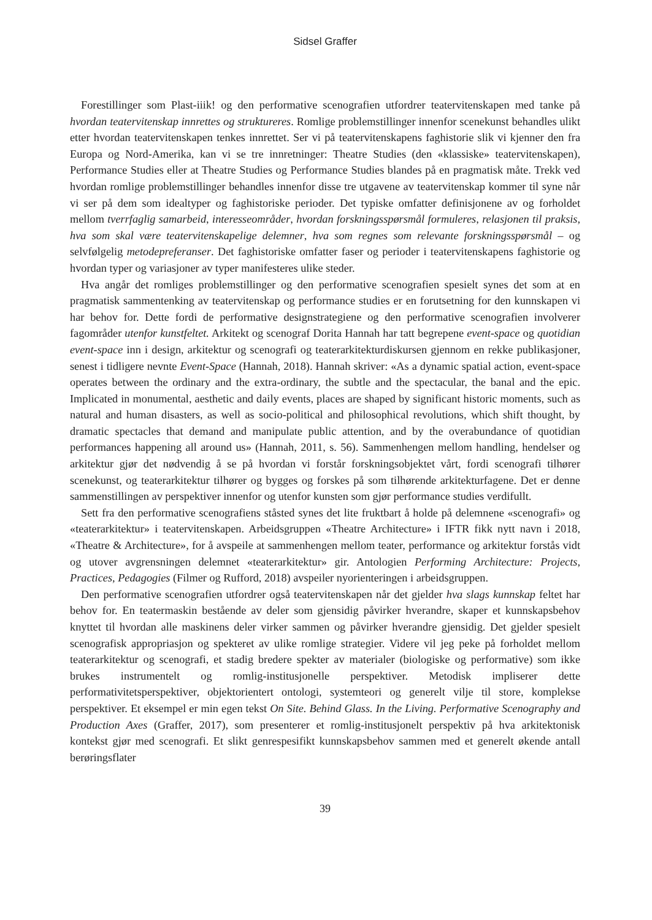Sidsel Graffer
Forestillinger som Plast-iiik! og den performative scenografien utfordrer teatervitenskapen med tanke på hvordan teatervitenskap innrettes og struktureres. Romlige problemstillinger innenfor scenekunst behandles ulikt etter hvordan teatervitenskapen tenkes innrettet. Ser vi på teatervitenskapens faghistorie slik vi kjenner den fra Europa og Nord-Amerika, kan vi se tre innretninger: Theatre Studies (den «klassiske» teatervitenskapen), Performance Studies eller at Theatre Studies og Performance Studies blandes på en pragmatisk måte. Trekk ved hvordan romlige problemstillinger behandles innenfor disse tre utgavene av teatervitenskap kommer til syne når vi ser på dem som idealtyper og faghistoriske perioder. Det typiske omfatter definisjonene av og forholdet mellom tverrfaglig samarbeid, interesseområder, hvordan forskningsspørsmål formuleres, relasjonen til praksis, hva som skal være teatervitenskapelige delemner, hva som regnes som relevante forskningsspørsmål – og selvfølgelig metodepreferanser. Det faghistoriske omfatter faser og perioder i teatervitenskapens faghistorie og hvordan typer og variasjoner av typer manifesteres ulike steder.
Hva angår det romliges problemstillinger og den performative scenografien spesielt synes det som at en pragmatisk sammentenking av teatervitenskap og performance studies er en forutsetning for den kunnskapen vi har behov for. Dette fordi de performative designstrategiene og den performative scenografien involverer fagområder utenfor kunstfeltet. Arkitekt og scenograf Dorita Hannah har tatt begrepene event-space og quotidian event-space inn i design, arkitektur og scenografi og teaterarkitekturdiskursen gjennom en rekke publikasjoner, senest i tidligere nevnte Event-Space (Hannah, 2018). Hannah skriver: «As a dynamic spatial action, event-space operates between the ordinary and the extra-ordinary, the subtle and the spectacular, the banal and the epic. Implicated in monumental, aesthetic and daily events, places are shaped by significant historic moments, such as natural and human disasters, as well as socio-political and philosophical revolutions, which shift thought, by dramatic spectacles that demand and manipulate public attention, and by the overabundance of quotidian performances happening all around us» (Hannah, 2011, s. 56). Sammenhengen mellom handling, hendelser og arkitektur gjør det nødvendig å se på hvordan vi forstår forskningsobjektet vårt, fordi scenografi tilhører scenekunst, og teaterarkitektur tilhører og bygges og forskes på som tilhørende arkitekturfagene. Det er denne sammenstillingen av perspektiver innenfor og utenfor kunsten som gjør performance studies verdifullt.
Sett fra den performative scenografiens ståsted synes det lite fruktbart å holde på delemnene «scenografi» og «teaterarkitektur» i teatervitenskapen. Arbeidsgruppen «Theatre Architecture» i IFTR fikk nytt navn i 2018, «Theatre & Architecture», for å avspeile at sammenhengen mellom teater, performance og arkitektur forstås vidt og utover avgrensningen delemnet «teaterarkitektur» gir. Antologien Performing Architecture: Projects, Practices, Pedagogies (Filmer og Rufford, 2018) avspeiler nyorienteringen i arbeidsgruppen.
Den performative scenografien utfordrer også teatervitenskapen når det gjelder hva slags kunnskap feltet har behov for. En teatermaskin bestående av deler som gjensidig påvirker hverandre, skaper et kunnskapsbehov knyttet til hvordan alle maskinens deler virker sammen og påvirker hverandre gjensidig. Det gjelder spesielt scenografisk appropriasjon og spekteret av ulike romlige strategier. Videre vil jeg peke på forholdet mellom teaterarkitektur og scenografi, et stadig bredere spekter av materialer (biologiske og performative) som ikke brukes instrumentelt og romlig-institusjonelle perspektiver. Metodisk impliserer dette performativitetsperspektiver, objektorientert ontologi, systemteori og generelt vilje til store, komplekse perspektiver. Et eksempel er min egen tekst On Site. Behind Glass. In the Living. Performative Scenography and Production Axes (Graffer, 2017), som presenterer et romlig-institusjonelt perspektiv på hva arkitektonisk kontekst gjør med scenografi. Et slikt genrespesifikt kunnskapsbehov sammen med et generelt økende antall berøringsflater
39